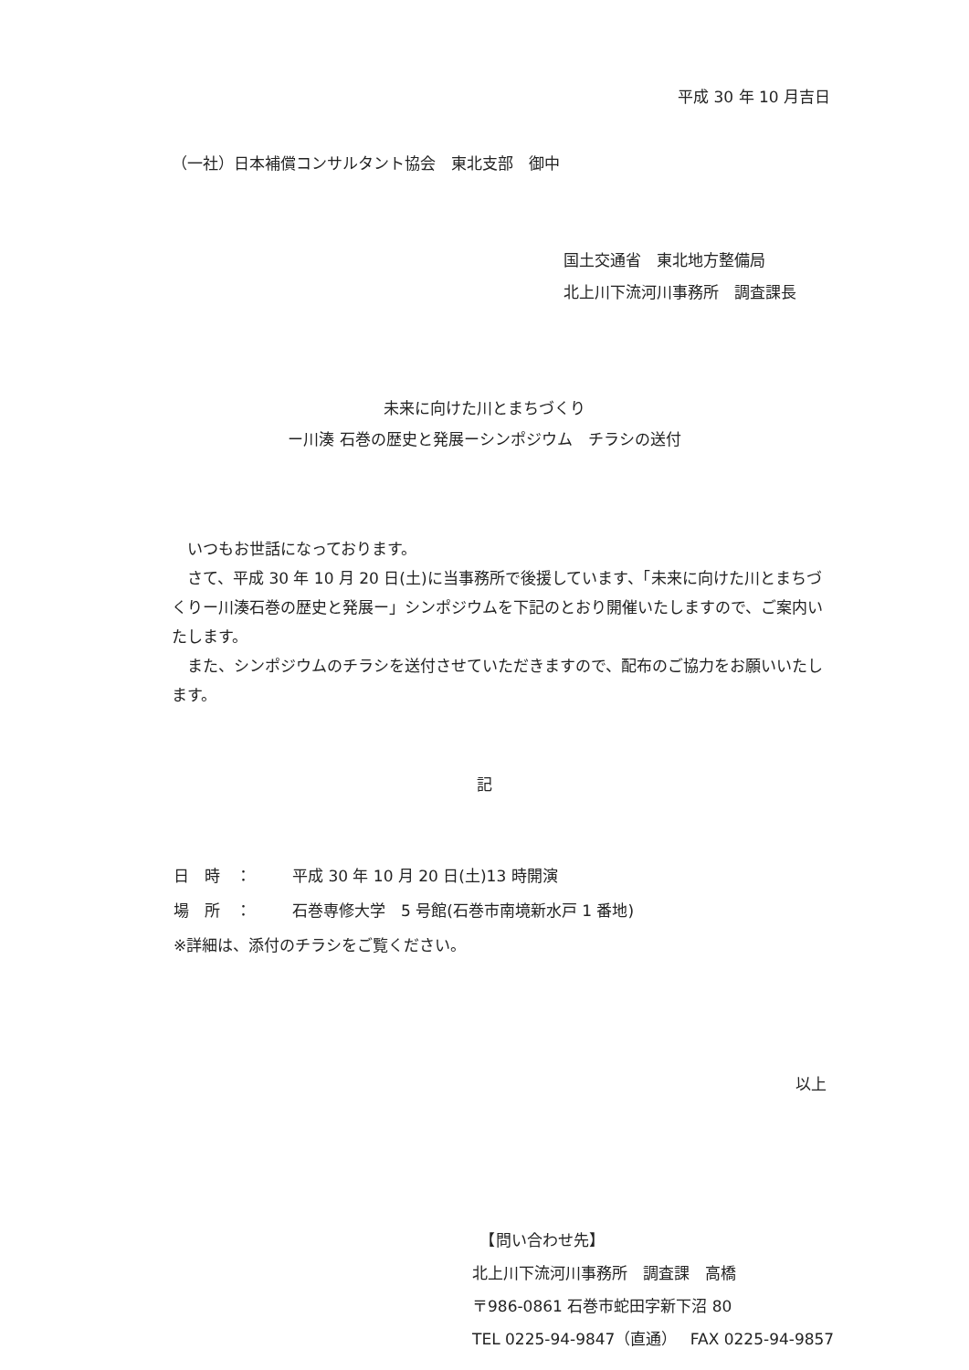平成 30 年 10 月吉日
（一社）日本補償コンサルタント協会　東北支部　御中
国土交通省　東北地方整備局
北上川下流河川事務所　調査課長
未来に向けた川とまちづくり
ー川湊 石巻の歴史と発展ーシンポジウム　チラシの送付
　いつもお世話になっております。
　さて、平成 30 年 10 月 20 日(土)に当事務所で後援しています、「未来に向けた川とまちづくりー川湊石巻の歴史と発展ー」シンポジウムを下記のとおり開催いたしますので、ご案内いたします。
　また、シンポジウムのチラシを送付させていただきますので、配布のご協力をお願いいたします。
記
日　時　： 平成 30 年 10 月 20 日(土)13 時開演
場　所　： 石巻専修大学　5 号館(石巻市南境新水戸 1 番地)
※詳細は、添付のチラシをご覧ください。
以上
　【問い合わせ先】
北上川下流河川事務所　調査課　高橋
〒986-0861 石巻市蛇田字新下沼 80
TEL 0225-94-9847（直通）　 FAX 0225-94-9857